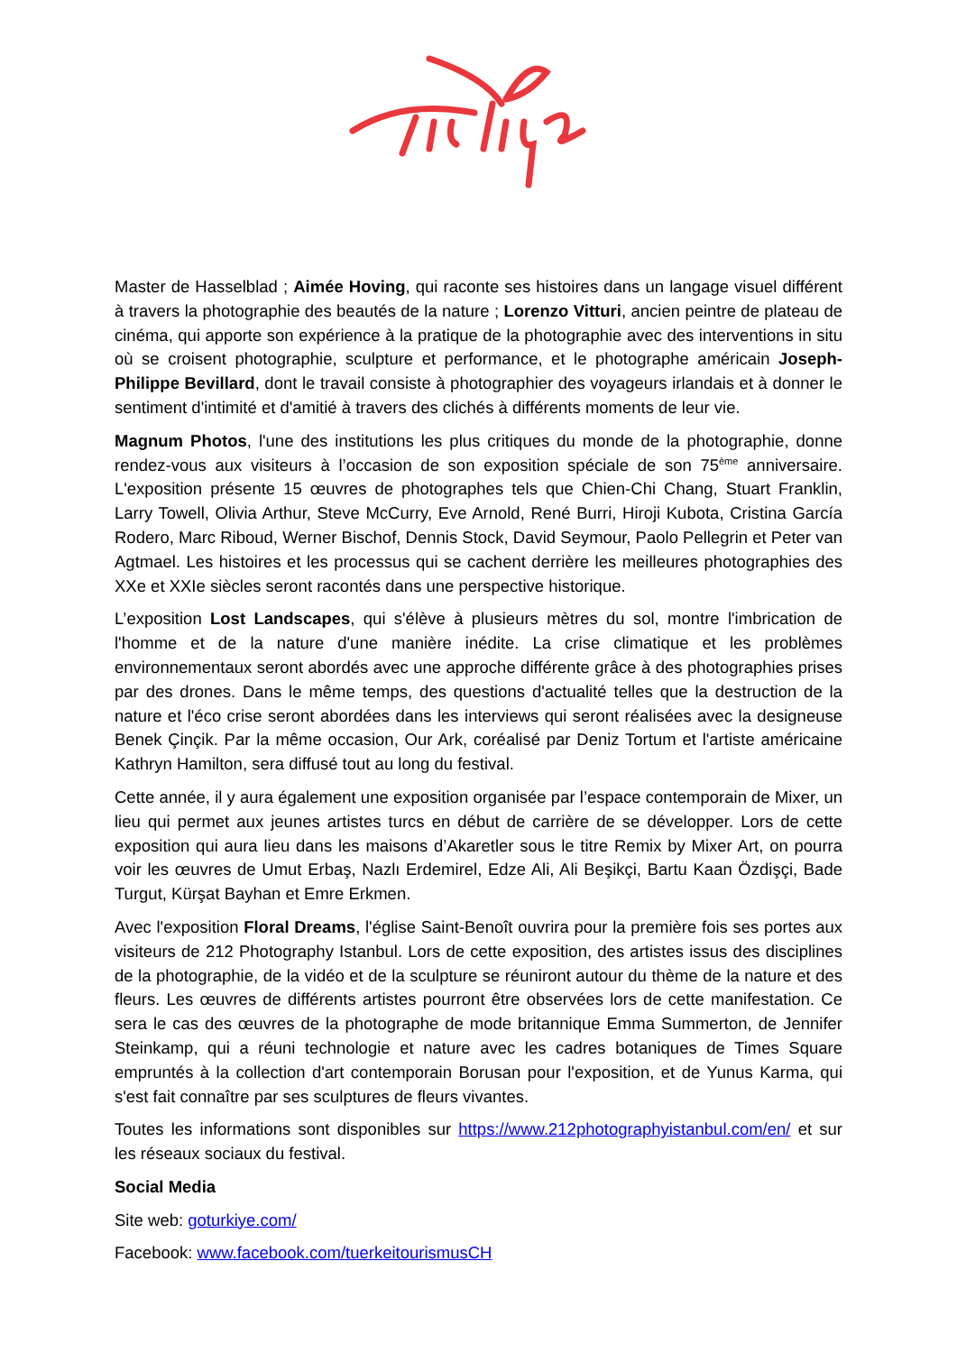Master de Hasselblad ; Aimée Hoving, qui raconte ses histoires dans un langage visuel différent à travers la photographie des beautés de la nature ; Lorenzo Vitturi, ancien peintre de plateau de cinéma, qui apporte son expérience à la pratique de la photographie avec des interventions in situ où se croisent photographie, sculpture et performance, et le photographe américain Joseph-Philippe Bevillard, dont le travail consiste à photographier des voyageurs irlandais et à donner le sentiment d'intimité et d'amitié à travers des clichés à différents moments de leur vie.
Magnum Photos, l'une des institutions les plus critiques du monde de la photographie, donne rendez-vous aux visiteurs à l’occasion de son exposition spéciale de son 75<sup>ème</sup> anniversaire. L'exposition présente 15 œuvres de photographes tels que Chien-Chi Chang, Stuart Franklin, Larry Towell, Olivia Arthur, Steve McCurry, Eve Arnold, René Burri, Hiroji Kubota, Cristina García Rodero, Marc Riboud, Werner Bischof, Dennis Stock, David Seymour, Paolo Pellegrin et Peter van Agtmael. Les histoires et les processus qui se cachent derrière les meilleures photographies des XXe et XXIe siècles seront racontés dans une perspective historique.
L’exposition Lost Landscapes, qui s'élève à plusieurs mètres du sol, montre l'imbrication de l'homme et de la nature d'une manière inédite. La crise climatique et les problèmes environnementaux seront abordés avec une approche différente grâce à des photographies prises par des drones. Dans le même temps, des questions d'actualité telles que la destruction de la nature et l'éco crise seront abordées dans les interviews qui seront réalisées avec la designeuse Benek Çinçik. Par la même occasion, Our Ark, coréalisé par Deniz Tortum et l'artiste américaine Kathryn Hamilton, sera diffusé tout au long du festival.
Cette année, il y aura également une exposition organisée par l’espace contemporain de Mixer, un lieu qui permet aux jeunes artistes turcs en début de carrière de se développer. Lors de cette exposition qui aura lieu dans les maisons d’Akaretler sous le titre Remix by Mixer Art, on pourra voir les œuvres de Umut Erbaş, Nazlı Erdemirel, Edze Ali, Ali Beşikçi, Bartu Kaan Özdişçi, Bade Turgut, Kürşat Bayhan et Emre Erkmen.
Avec l'exposition Floral Dreams, l'église Saint-Benoît ouvrira pour la première fois ses portes aux visiteurs de 212 Photography Istanbul. Lors de cette exposition, des artistes issus des disciplines de la photographie, de la vidéo et de la sculpture se réuniront autour du thème de la nature et des fleurs. Les œuvres de différents artistes pourront être observées lors de cette manifestation. Ce sera le cas des œuvres de la photographe de mode britannique Emma Summerton, de Jennifer Steinkamp, qui a réuni technologie et nature avec les cadres botaniques de Times Square empruntés à la collection d'art contemporain Borusan pour l'exposition, et de Yunus Karma, qui s'est fait connaître par ses sculptures de fleurs vivantes.
Toutes les informations sont disponibles sur https://www.212photographyistanbul.com/en/ et sur les réseaux sociaux du festival.
Social Media
Site web: goturkiye.com/
Facebook: www.facebook.com/tuerkeitourismusCH